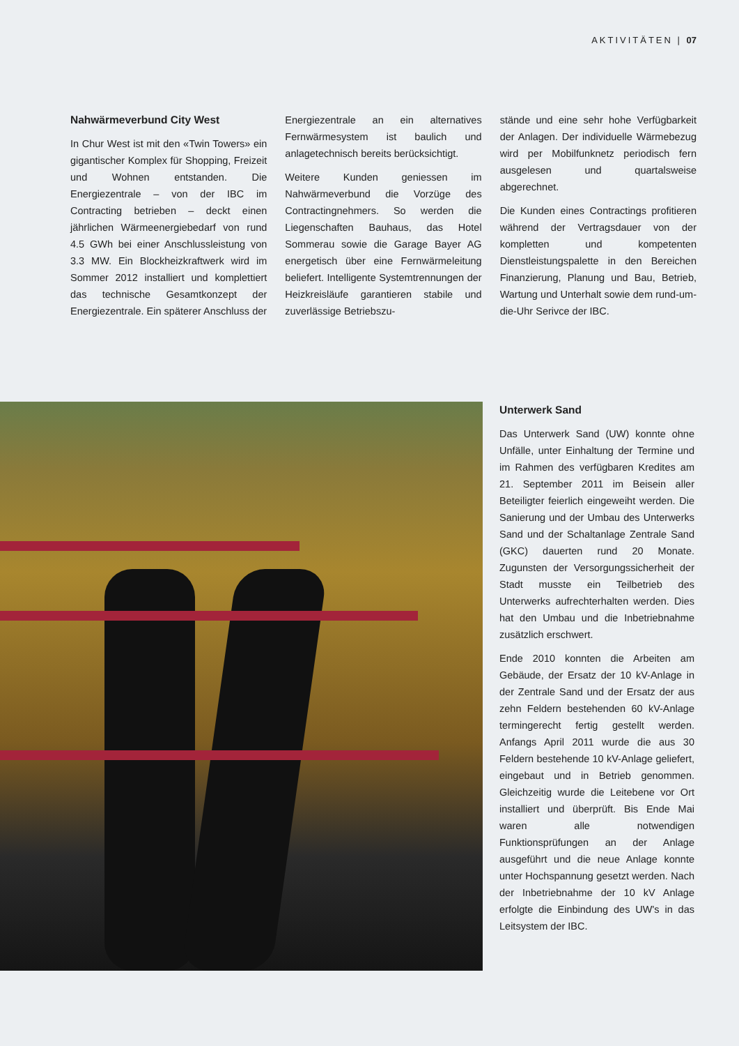AKTIVITÄTEN | 07
Nahwärmeverbund City West
In Chur West ist mit den «Twin Towers» ein gigantischer Komplex für Shopping, Freizeit und Wohnen entstanden. Die Energiezentrale – von der IBC im Contracting betrieben – deckt einen jährlichen Wärmeenergiebedarf von rund 4.5 GWh bei einer Anschlussleistung von 3.3 MW. Ein Blockheizkraftwerk wird im Sommer 2012 installiert und komplettiert das technische Gesamtkonzept der Energiezentrale. Ein späterer Anschluss der
Energiezentrale an ein alternatives Fernwärmesystem ist baulich und anlagetechnisch bereits berücksichtigt.
Weitere Kunden geniessen im Nahwärmeverbund die Vorzüge des Contractingnehmers. So werden die Liegenschaften Bauhaus, das Hotel Sommerau sowie die Garage Bayer AG energetisch über eine Fernwärmeleitung beliefert. Intelligente Systemtrennungen der Heizkreisläufe garantieren stabile und zuverlässige Betriebszu-
stände und eine sehr hohe Verfügbarkeit der Anlagen. Der individuelle Wärmebezug wird per Mobilfunknetz periodisch fern ausgelesen und quartalsweise abgerechnet.
Die Kunden eines Contractings profitieren während der Vertragsdauer von der kompletten und kompetenten Dienstleistungspalette in den Bereichen Finanzierung, Planung und Bau, Betrieb, Wartung und Unterhalt sowie dem rund-um-die-Uhr Serivce der IBC.
Unterwerk Sand
Das Unterwerk Sand (UW) konnte ohne Unfälle, unter Einhaltung der Termine und im Rahmen des verfügbaren Kredites am 21. September 2011 im Beisein aller Beteiligter feierlich eingeweiht werden. Die Sanierung und der Umbau des Unterwerks Sand und der Schaltanlage Zentrale Sand (GKC) dauerten rund 20 Monate. Zugunsten der Versorgungssicherheit der Stadt musste ein Teilbetrieb des Unterwerks aufrechterhalten werden. Dies hat den Umbau und die Inbetriebnahme zusätzlich erschwert.
Ende 2010 konnten die Arbeiten am Gebäude, der Ersatz der 10 kV-Anlage in der Zentrale Sand und der Ersatz der aus zehn Feldern bestehenden 60 kV-Anlage termingerecht fertig gestellt werden. Anfangs April 2011 wurde die aus 30 Feldern bestehende 10 kV-Anlage geliefert, eingebaut und in Betrieb genommen. Gleichzeitig wurde die Leitebene vor Ort installiert und überprüft. Bis Ende Mai waren alle notwendigen Funktionsprüfungen an der Anlage ausgeführt und die neue Anlage konnte unter Hochspannung gesetzt werden. Nach der Inbetriebnahme der 10 kV Anlage erfolgte die Einbindung des UW's in das Leitsystem der IBC.